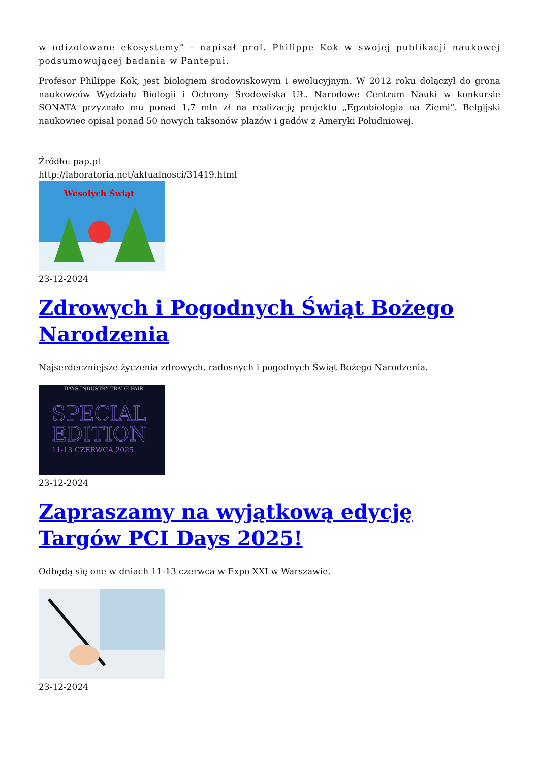w odizolowane ekosystemy” - napisał prof. Philippe Kok w swojej publikacji naukowej podsumowującej badania w Pantepui.
Profesor Philippe Kok, jest biologiem środowiskowym i ewolucyjnym. W 2012 roku dołączył do grona naukowców Wydziału Biologii i Ochrony Środowiska UŁ. Narodowe Centrum Nauki w konkursie SONATA przyznało mu ponad 1,7 mln zł na realizację projektu „Egzobiologia na Ziemi”. Belgijski naukowiec opisał ponad 50 nowych taksonów płazów i gadów z Ameryki Południowej.
Źródło: pap.pl
http://laboratoria.net/aktualnosci/31419.html
Wesołych Świąt
23-12-2024
Zdrowych i Pogodnych Świąt Bożego Narodzenia
Najserdeczniejsze życzenia zdrowych, radosnych i pogodnych Świąt Bożego Narodzenia.
DAYS INDUSTRY TRADE FAIR
SPECIAL
EDITION
11-13 CZERWCA 2025
23-12-2024
Zapraszamy na wyjątkową edycję Targów PCI Days 2025!
Odbędą się one w dniach 11-13 czerwca w Expo XXI w Warszawie.
23-12-2024